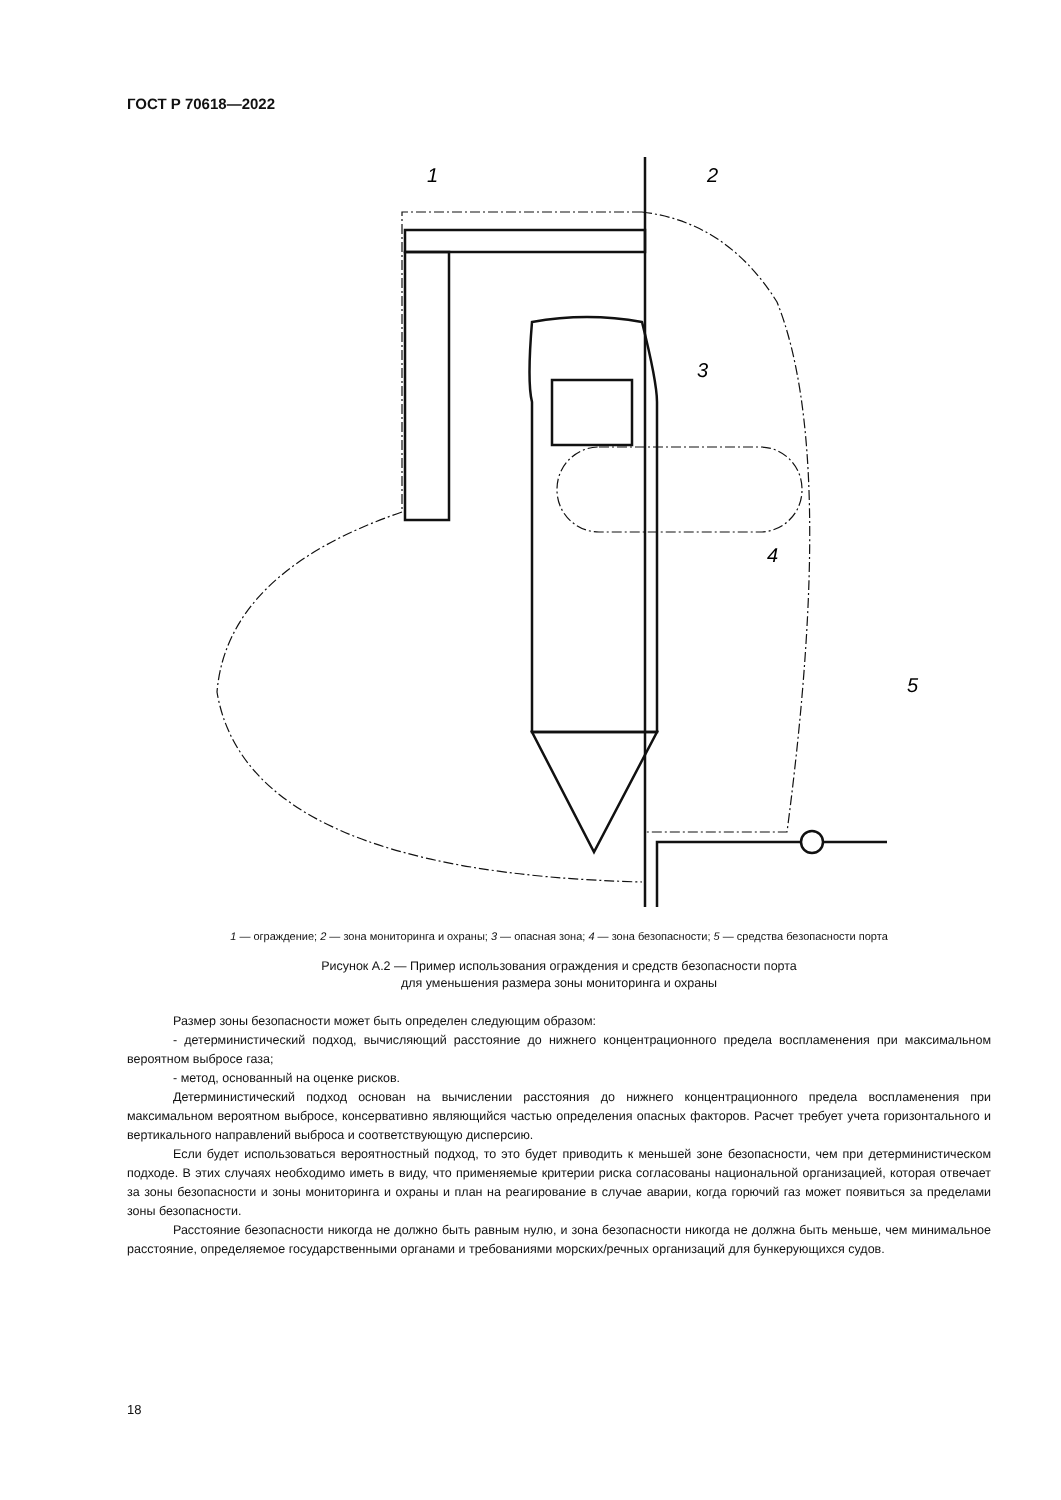ГОСТ Р 70618—2022
1
2
3
4
5
1 — ограждение; 2 — зона мониторинга и охраны; 3 — опасная зона; 4 — зона безопасности; 5 — средства безопасности порта
Рисунок А.2 — Пример использования ограждения и средств безопасности порта
для уменьшения размера зоны мониторинга и охраны
Размер зоны безопасности может быть определен следующим образом:
- детерминистический подход, вычисляющий расстояние до нижнего концентрационного предела воспламенения при максимальном вероятном выбросе газа;
- метод, основанный на оценке рисков.
Детерминистический подход основан на вычислении расстояния до нижнего концентрационного предела воспламенения при максимальном вероятном выбросе, консервативно являющийся частью определения опасных факторов. Расчет требует учета горизонтального и вертикального направлений выброса и соответствующую дисперсию.
Если будет использоваться вероятностный подход, то это будет приводить к меньшей зоне безопасности, чем при детерминистическом подходе. В этих случаях необходимо иметь в виду, что применяемые критерии риска согласованы национальной организацией, которая отвечает за зоны безопасности и зоны мониторинга и охраны и план на реагирование в случае аварии, когда горючий газ может появиться за пределами зоны безопасности.
Расстояние безопасности никогда не должно быть равным нулю, и зона безопасности никогда не должна быть меньше, чем минимальное расстояние, определяемое государственными органами и требованиями морских/речных организаций для бункерующихся судов.
18